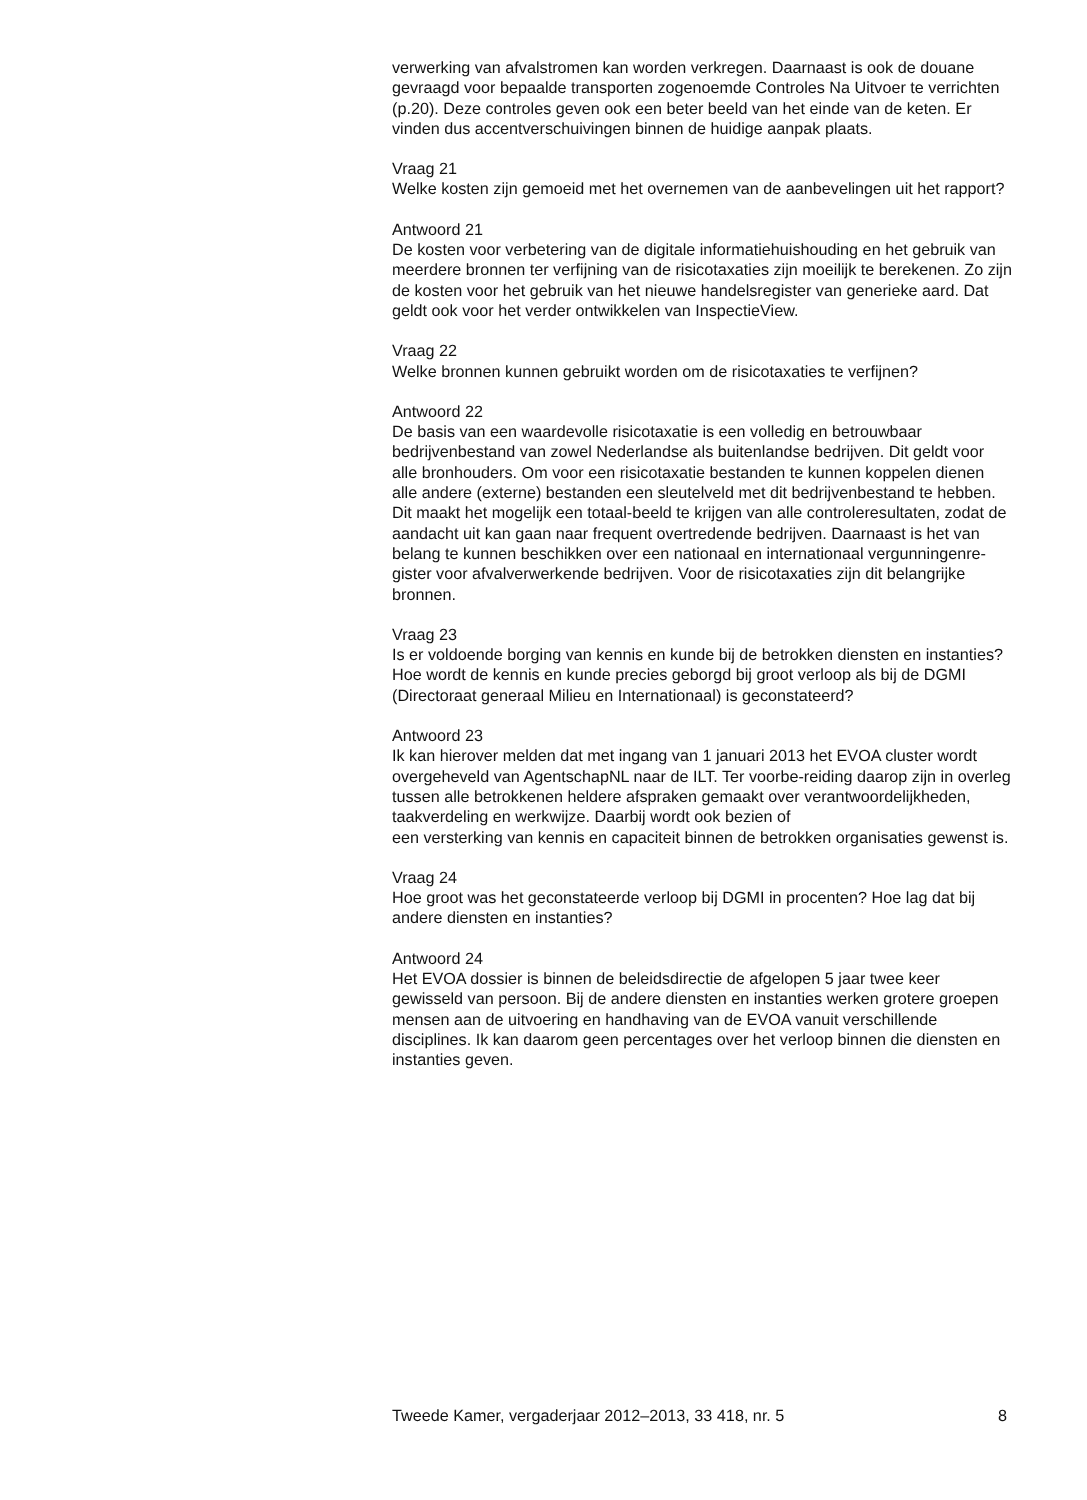verwerking van afvalstromen kan worden verkregen. Daarnaast is ook de douane gevraagd voor bepaalde transporten zogenoemde Controles Na Uitvoer te verrichten (p.20). Deze controles geven ook een beter beeld van het einde van de keten. Er vinden dus accentverschuivingen binnen de huidige aanpak plaats.
Vraag 21
Welke kosten zijn gemoeid met het overnemen van de aanbevelingen uit het rapport?
Antwoord 21
De kosten voor verbetering van de digitale informatiehuishouding en het gebruik van meerdere bronnen ter verfijning van de risicotaxaties zijn moeilijk te berekenen. Zo zijn de kosten voor het gebruik van het nieuwe handelsregister van generieke aard. Dat geldt ook voor het verder ontwikkelen van InspectieView.
Vraag 22
Welke bronnen kunnen gebruikt worden om de risicotaxaties te verfijnen?
Antwoord 22
De basis van een waardevolle risicotaxatie is een volledig en betrouwbaar bedrijvenbestand van zowel Nederlandse als buitenlandse bedrijven. Dit geldt voor alle bronhouders. Om voor een risicotaxatie bestanden te kunnen koppelen dienen alle andere (externe) bestanden een sleutelveld met dit bedrijvenbestand te hebben. Dit maakt het mogelijk een totaal-beeld te krijgen van alle controleresultaten, zodat de aandacht uit kan gaan naar frequent overtredende bedrijven. Daarnaast is het van belang te kunnen beschikken over een nationaal en internationaal vergunningenre-gister voor afvalverwerkende bedrijven. Voor de risicotaxaties zijn dit belangrijke bronnen.
Vraag 23
Is er voldoende borging van kennis en kunde bij de betrokken diensten en instanties? Hoe wordt de kennis en kunde precies geborgd bij groot verloop als bij de DGMI (Directoraat generaal Milieu en Internationaal) is geconstateerd?
Antwoord 23
Ik kan hierover melden dat met ingang van 1 januari 2013 het EVOA cluster wordt overgeheveld van AgentschapNL naar de ILT. Ter voorbe-reiding daarop zijn in overleg tussen alle betrokkenen heldere afspraken gemaakt over verantwoordelijkheden, taakverdeling en werkwijze. Daarbij wordt ook bezien of
een versterking van kennis en capaciteit binnen de betrokken organisaties gewenst is.
Vraag 24
Hoe groot was het geconstateerde verloop bij DGMI in procenten? Hoe lag dat bij andere diensten en instanties?
Antwoord 24
Het EVOA dossier is binnen de beleidsdirectie de afgelopen 5 jaar twee keer gewisseld van persoon. Bij de andere diensten en instanties werken grotere groepen mensen aan de uitvoering en handhaving van de EVOA vanuit verschillende disciplines. Ik kan daarom geen percentages over het verloop binnen die diensten en instanties geven.
Tweede Kamer, vergaderjaar 2012–2013, 33 418, nr. 5 8